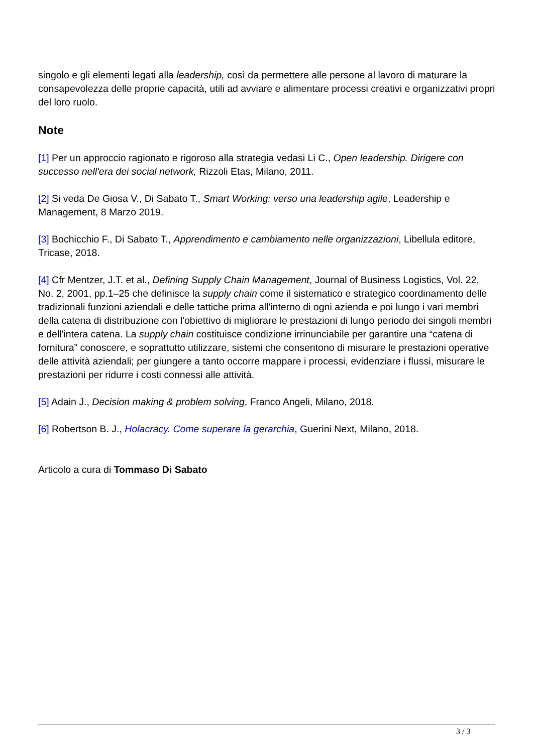singolo e gli elementi legati alla leadership, così da permettere alle persone al lavoro di maturare la consapevolezza delle proprie capacità, utili ad avviare e alimentare processi creativi e organizzativi propri del loro ruolo.
Note
[1] Per un approccio ragionato e rigoroso alla strategia vedasi Li C., Open leadership. Dirigere con successo nell'era dei social network, Rizzoli Etas, Milano, 2011.
[2] Si veda De Giosa V., Di Sabato T., Smart Working: verso una leadership agile, Leadership e Management, 8 Marzo 2019.
[3] Bochicchio F., Di Sabato T., Apprendimento e cambiamento nelle organizzazioni, Libellula editore, Tricase, 2018.
[4] Cfr Mentzer, J.T. et al., Defining Supply Chain Management, Journal of Business Logistics, Vol. 22, No. 2, 2001, pp.1–25 che definisce la supply chain come il sistematico e strategico coordinamento delle tradizionali funzioni aziendali e delle tattiche prima all'interno di ogni azienda e poi lungo i vari membri della catena di distribuzione con l'obiettivo di migliorare le prestazioni di lungo periodo dei singoli membri e dell'intera catena. La supply chain costituisce condizione irrinunciabile per garantire una “catena di fornitura” conoscere, e soprattutto utilizzare, sistemi che consentono di misurare le prestazioni operative delle attività aziendali; per giungere a tanto occorre mappare i processi, evidenziare i flussi, misurare le prestazioni per ridurre i costi connessi alle attività.
[5] Adain J., Decision making & problem solving, Franco Angeli, Milano, 2018.
[6] Robertson B. J., Holacracy. Come superare la gerarchia, Guerini Next, Milano, 2018.
Articolo a cura di Tommaso Di Sabato
3 / 3